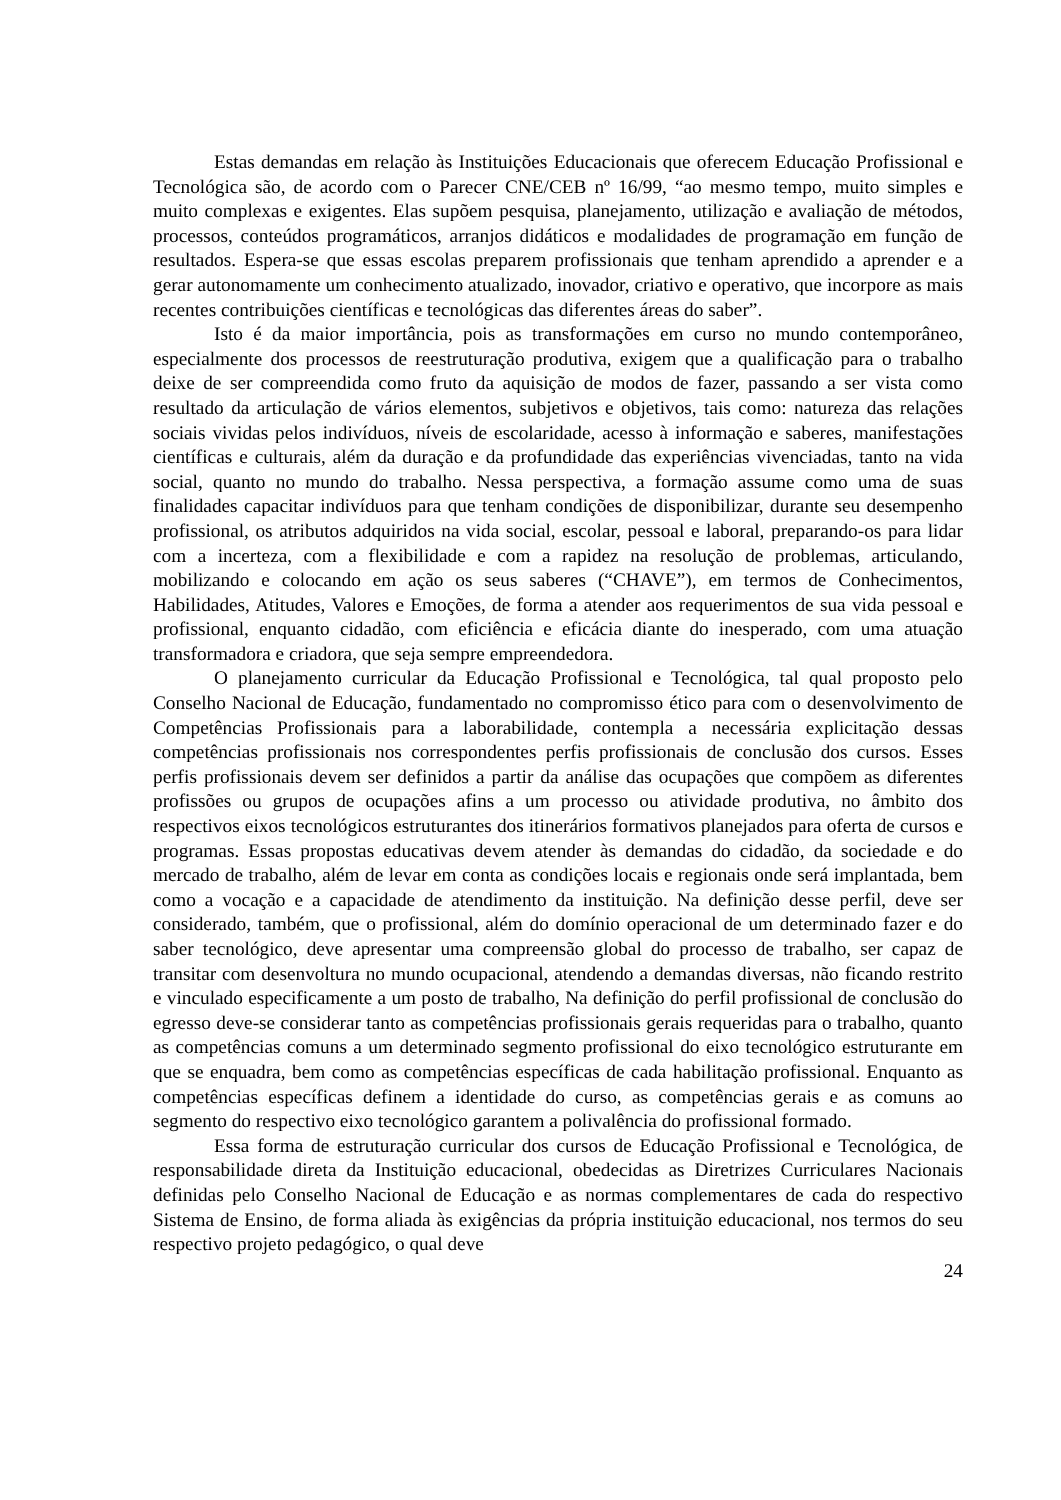Estas demandas em relação às Instituições Educacionais que oferecem Educação Profissional e Tecnológica são, de acordo com o Parecer CNE/CEB nº 16/99, “ao mesmo tempo, muito simples e muito complexas e exigentes. Elas supõem pesquisa, planejamento, utilização e avaliação de métodos, processos, conteúdos programáticos, arranjos didáticos e modalidades de programação em função de resultados. Espera-se que essas escolas preparem profissionais que tenham aprendido a aprender e a gerar autonomamente um conhecimento atualizado, inovador, criativo e operativo, que incorpore as mais recentes contribuições científicas e tecnológicas das diferentes áreas do saber”.
Isto é da maior importância, pois as transformações em curso no mundo contemporâneo, especialmente dos processos de reestruturação produtiva, exigem que a qualificação para o trabalho deixe de ser compreendida como fruto da aquisição de modos de fazer, passando a ser vista como resultado da articulação de vários elementos, subjetivos e objetivos, tais como: natureza das relações sociais vividas pelos indivíduos, níveis de escolaridade, acesso à informação e saberes, manifestações científicas e culturais, além da duração e da profundidade das experiências vivenciadas, tanto na vida social, quanto no mundo do trabalho. Nessa perspectiva, a formação assume como uma de suas finalidades capacitar indivíduos para que tenham condições de disponibilizar, durante seu desempenho profissional, os atributos adquiridos na vida social, escolar, pessoal e laboral, preparando-os para lidar com a incerteza, com a flexibilidade e com a rapidez na resolução de problemas, articulando, mobilizando e colocando em ação os seus saberes (“CHAVE”), em termos de Conhecimentos, Habilidades, Atitudes, Valores e Emoções, de forma a atender aos requerimentos de sua vida pessoal e profissional, enquanto cidadão, com eficiência e eficácia diante do inesperado, com uma atuação transformadora e criadora, que seja sempre empreendedora.
O planejamento curricular da Educação Profissional e Tecnológica, tal qual proposto pelo Conselho Nacional de Educação, fundamentado no compromisso ético para com o desenvolvimento de Competências Profissionais para a laborabilidade, contempla a necessária explicitação dessas competências profissionais nos correspondentes perfis profissionais de conclusão dos cursos. Esses perfis profissionais devem ser definidos a partir da análise das ocupações que compõem as diferentes profissões ou grupos de ocupações afins a um processo ou atividade produtiva, no âmbito dos respectivos eixos tecnológicos estruturantes dos itinerários formativos planejados para oferta de cursos e programas. Essas propostas educativas devem atender às demandas do cidadão, da sociedade e do mercado de trabalho, além de levar em conta as condições locais e regionais onde será implantada, bem como a vocação e a capacidade de atendimento da instituição. Na definição desse perfil, deve ser considerado, também, que o profissional, além do domínio operacional de um determinado fazer e do saber tecnológico, deve apresentar uma compreensão global do processo de trabalho, ser capaz de transitar com desenvoltura no mundo ocupacional, atendendo a demandas diversas, não ficando restrito e vinculado especificamente a um posto de trabalho, Na definição do perfil profissional de conclusão do egresso deve-se considerar tanto as competências profissionais gerais requeridas para o trabalho, quanto as competências comuns a um determinado segmento profissional do eixo tecnológico estruturante em que se enquadra, bem como as competências específicas de cada habilitação profissional. Enquanto as competências específicas definem a identidade do curso, as competências gerais e as comuns ao segmento do respectivo eixo tecnológico garantem a polivalência do profissional formado.
Essa forma de estruturação curricular dos cursos de Educação Profissional e Tecnológica, de responsabilidade direta da Instituição educacional, obedecidas as Diretrizes Curriculares Nacionais definidas pelo Conselho Nacional de Educação e as normas complementares de cada do respectivo Sistema de Ensino, de forma aliada às exigências da própria instituição educacional, nos termos do seu respectivo projeto pedagógico, o qual deve
24